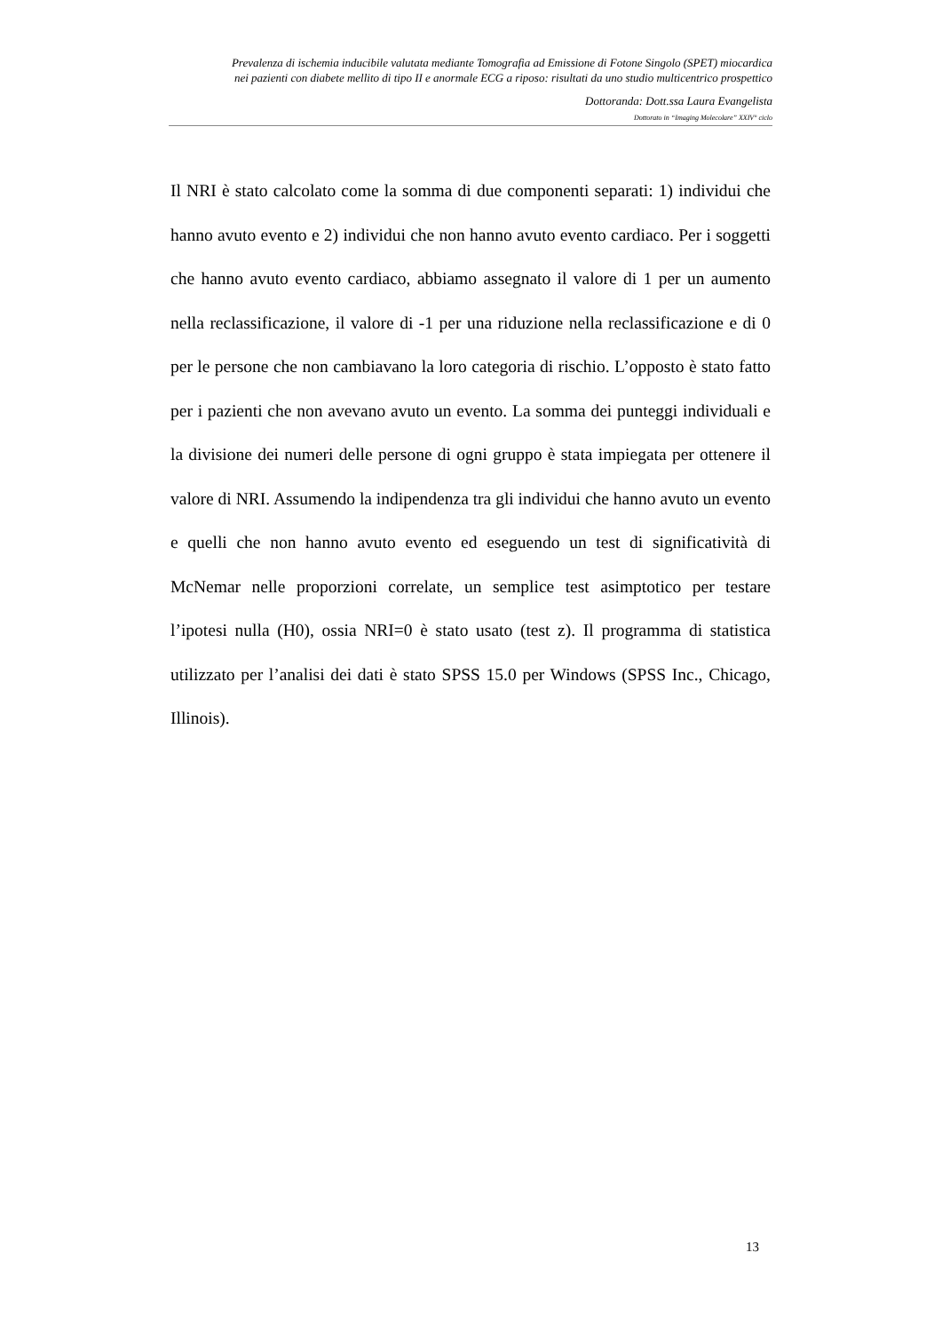Prevalenza di ischemia inducibile valutata mediante Tomografia ad Emissione di Fotone Singolo (SPET) miocardica
nei pazienti con diabete mellito di tipo II e anormale ECG a riposo: risultati da uno studio multicentrico prospettico
Dottoranda: Dott.ssa Laura Evangelista
Dottorato in “Imaging Molecolare” XXIV° ciclo
Il NRI è stato calcolato come la somma di due componenti separati: 1) individui che hanno avuto evento e 2) individui che non hanno avuto evento cardiaco. Per i soggetti che hanno avuto evento cardiaco, abbiamo assegnato il valore di 1 per un aumento nella reclassificazione, il valore di -1 per una riduzione nella reclassificazione e di 0 per le persone che non cambiavano la loro categoria di rischio. L’opposto è stato fatto per i pazienti che non avevano avuto un evento. La somma dei punteggi individuali e la divisione dei numeri delle persone di ogni gruppo è stata impiegata per ottenere il valore di NRI. Assumendo la indipendenza tra gli individui che hanno avuto un evento e quelli che non hanno avuto evento ed eseguendo un test di significatività di McNemar nelle proporzioni correlate, un semplice test asimptotico per testare l’ipotesi nulla (H0), ossia NRI=0 è stato usato (test z). Il programma di statistica utilizzato per l’analisi dei dati è stato SPSS 15.0 per Windows (SPSS Inc., Chicago, Illinois).
13